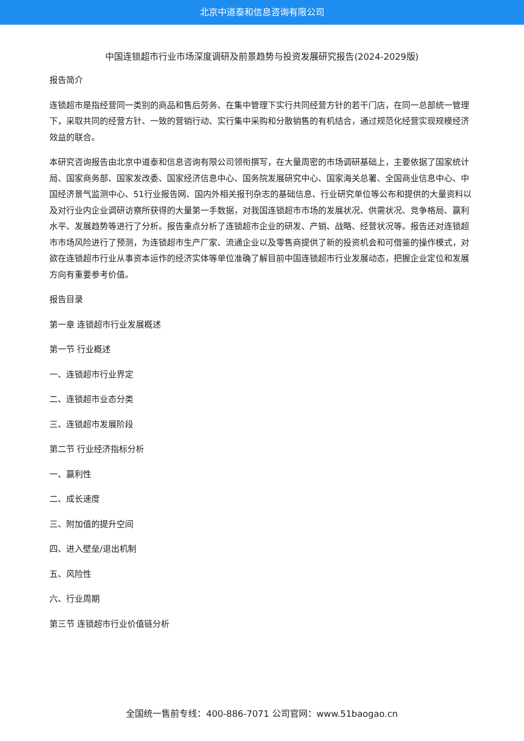北京中道泰和信息咨询有限公司
中国连锁超市行业市场深度调研及前景趋势与投资发展研究报告(2024-2029版)
报告简介
连锁超市是指经营同一类别的商品和售后劳务、在集中管理下实行共同经营方针的若干门店，在同一总部统一管理下，采取共同的经营方针、一致的营销行动、实行集中采购和分散销售的有机结合，通过规范化经营实现规模经济效益的联合。
本研究咨询报告由北京中道泰和信息咨询有限公司领衔撰写，在大量周密的市场调研基础上，主要依据了国家统计局、国家商务部、国家发改委、国家经济信息中心、国务院发展研究中心、国家海关总署、全国商业信息中心、中国经济景气监测中心、51行业报告网、国内外相关报刊杂志的基础信息、行业研究单位等公布和提供的大量资料以及对行业内企业调研访察所获得的大量第一手数据，对我国连锁超市市场的发展状况、供需状况、竞争格局、赢利水平、发展趋势等进行了分析。报告重点分析了连锁超市企业的研发、产销、战略、经营状况等。报告还对连锁超市市场风险进行了预测，为连锁超市生产厂家、流通企业以及零售商提供了新的投资机会和可借鉴的操作模式，对欲在连锁超市行业从事资本运作的经济实体等单位准确了解目前中国连锁超市行业发展动态，把握企业定位和发展方向有重要参考价值。
报告目录
第一章 连锁超市行业发展概述
第一节 行业概述
一、连锁超市行业界定
二、连锁超市业态分类
三、连锁超市发展阶段
第二节 行业经济指标分析
一、赢利性
二、成长速度
三、附加值的提升空间
四、进入壁垒/退出机制
五、风险性
六、行业周期
第三节 连锁超市行业价值链分析
全国统一售前专线：400-886-7071 公司官网：www.51baogao.cn